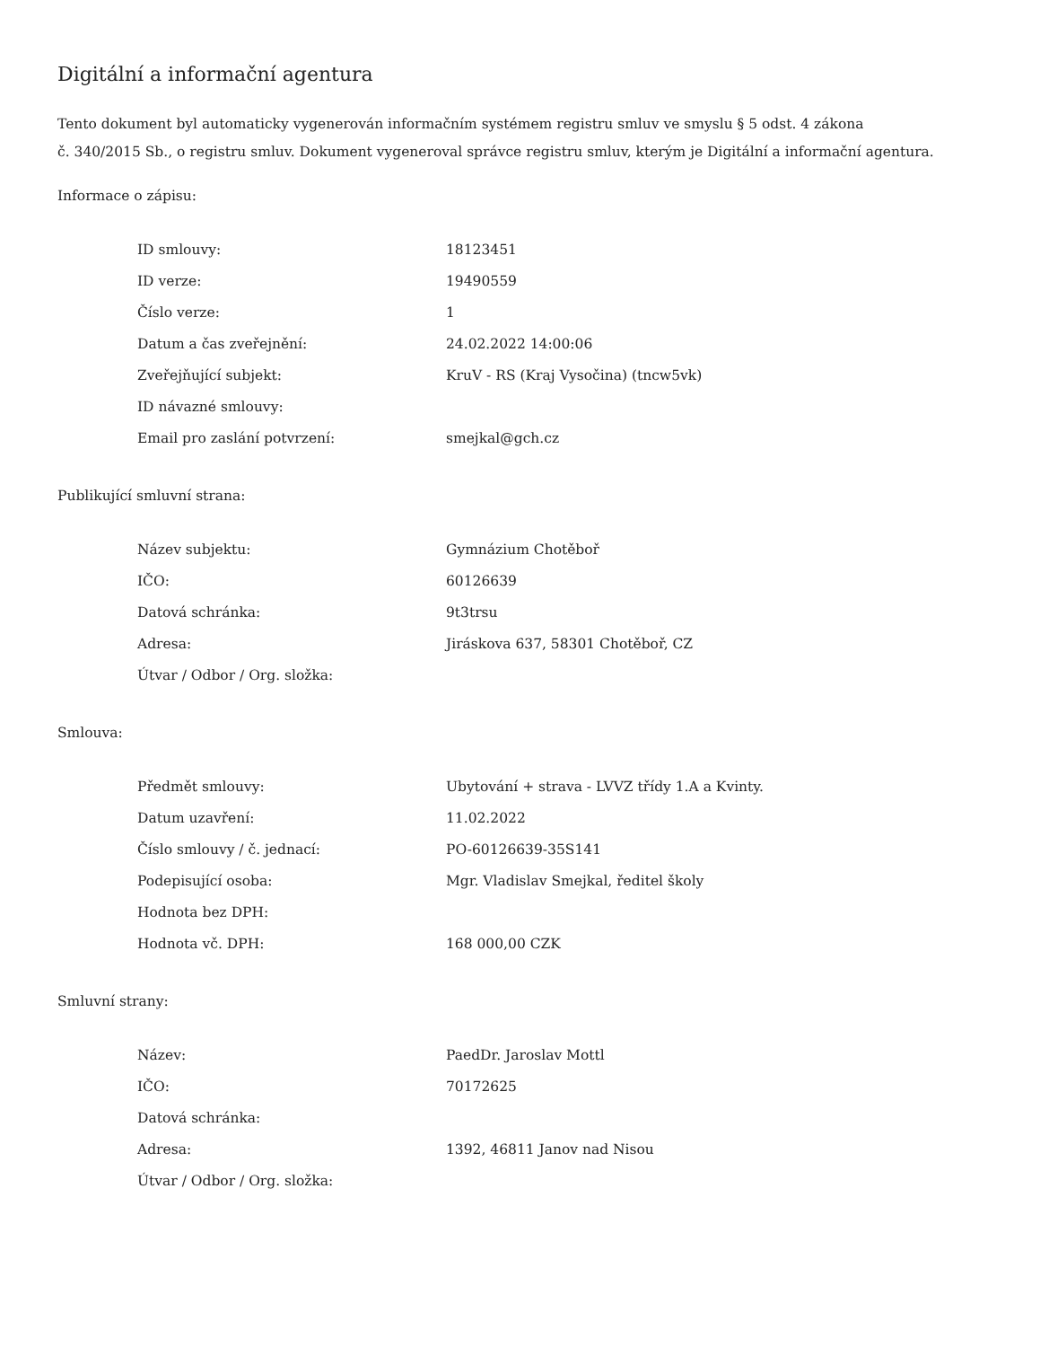Digitální a informační agentura
Tento dokument byl automaticky vygenerován informačním systémem registru smluv ve smyslu § 5 odst. 4 zákona
č. 340/2015 Sb., o registru smluv. Dokument vygeneroval správce registru smluv, kterým je Digitální a informační agentura.
Informace o zápisu:
| ID smlouvy: | 18123451 |
| ID verze: | 19490559 |
| Číslo verze: | 1 |
| Datum a čas zveřejnění: | 24.02.2022 14:00:06 |
| Zveřejňující subjekt: | KruV - RS (Kraj Vysočina) (tncw5vk) |
| ID návazné smlouvy: | |
| Email pro zaslání potvrzení: | smejkal@gch.cz |
Publikující smluvní strana:
| Název subjektu: | Gymnázium Chotěboř |
| IČO: | 60126639 |
| Datová schránka: | 9t3trsu |
| Adresa: | Jiráskova 637, 58301 Chotěboř, CZ |
| Útvar / Odbor / Org. složka: | |
Smlouva:
| Předmět smlouvy: | Ubytování + strava - LVVZ třídy 1.A a Kvinty. |
| Datum uzavření: | 11.02.2022 |
| Číslo smlouvy / č. jednací: | PO-60126639-35S141 |
| Podepisující osoba: | Mgr. Vladislav Smejkal, ředitel školy |
| Hodnota bez DPH: | |
| Hodnota vč. DPH: | 168 000,00 CZK |
Smluvní strany:
| Název: | PaedDr. Jaroslav Mottl |
| IČO: | 70172625 |
| Datová schránka: | |
| Adresa: | 1392, 46811 Janov nad Nisou |
| Útvar / Odbor / Org. složka: | |